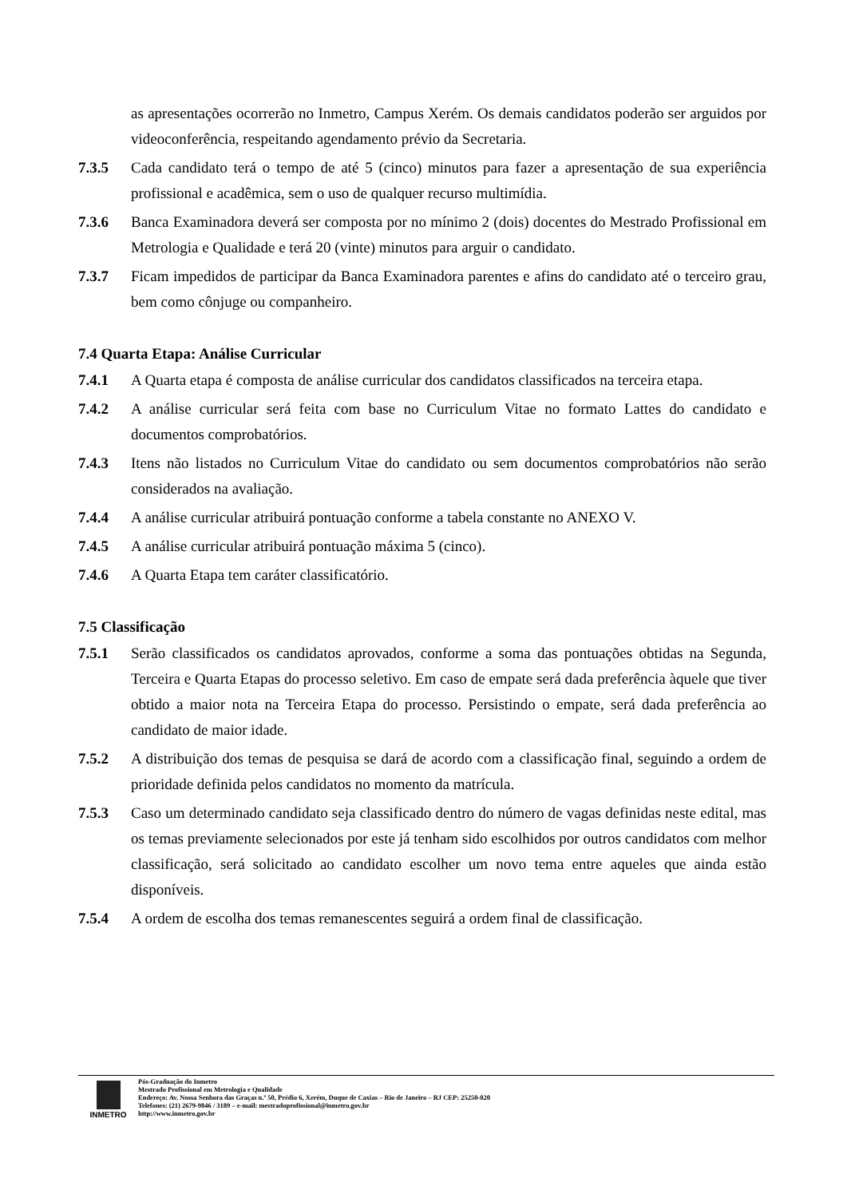as apresentações ocorrerão no Inmetro, Campus Xerém. Os demais candidatos poderão ser arguidos por videoconferência, respeitando agendamento prévio da Secretaria.
7.3.5 Cada candidato terá o tempo de até 5 (cinco) minutos para fazer a apresentação de sua experiência profissional e acadêmica, sem o uso de qualquer recurso multimídia.
7.3.6 Banca Examinadora deverá ser composta por no mínimo 2 (dois) docentes do Mestrado Profissional em Metrologia e Qualidade e terá 20 (vinte) minutos para arguir o candidato.
7.3.7 Ficam impedidos de participar da Banca Examinadora parentes e afins do candidato até o terceiro grau, bem como cônjuge ou companheiro.
7.4 Quarta Etapa: Análise Curricular
7.4.1 A Quarta etapa é composta de análise curricular dos candidatos classificados na terceira etapa.
7.4.2 A análise curricular será feita com base no Curriculum Vitae no formato Lattes do candidato e documentos comprobatórios.
7.4.3 Itens não listados no Curriculum Vitae do candidato ou sem documentos comprobatórios não serão considerados na avaliação.
7.4.4 A análise curricular atribuirá pontuação conforme a tabela constante no ANEXO V.
7.4.5 A análise curricular atribuirá pontuação máxima 5 (cinco).
7.4.6 A Quarta Etapa tem caráter classificatório.
7.5 Classificação
7.5.1 Serão classificados os candidatos aprovados, conforme a soma das pontuações obtidas na Segunda, Terceira e Quarta Etapas do processo seletivo. Em caso de empate será dada preferência àquele que tiver obtido a maior nota na Terceira Etapa do processo. Persistindo o empate, será dada preferência ao candidato de maior idade.
7.5.2 A distribuição dos temas de pesquisa se dará de acordo com a classificação final, seguindo a ordem de prioridade definida pelos candidatos no momento da matrícula.
7.5.3 Caso um determinado candidato seja classificado dentro do número de vagas definidas neste edital, mas os temas previamente selecionados por este já tenham sido escolhidos por outros candidatos com melhor classificação, será solicitado ao candidato escolher um novo tema entre aqueles que ainda estão disponíveis.
7.5.4 A ordem de escolha dos temas remanescentes seguirá a ordem final de classificação.
INMETRO
Pós-Graduação do Inmetro
Mestrado Profissional em Metrologia e Qualidade
Endereço: Av. Nossa Senhora das Graças n.º 50, Prédio 6, Xerém, Duque de Caxias – Rio de Janeiro – RJ CEP: 25250-020
Telefones: (21) 2679-9846 / 3189 – e-mail: mestradoprofissional@inmetro.gov.br
http://www.inmetro.gov.br